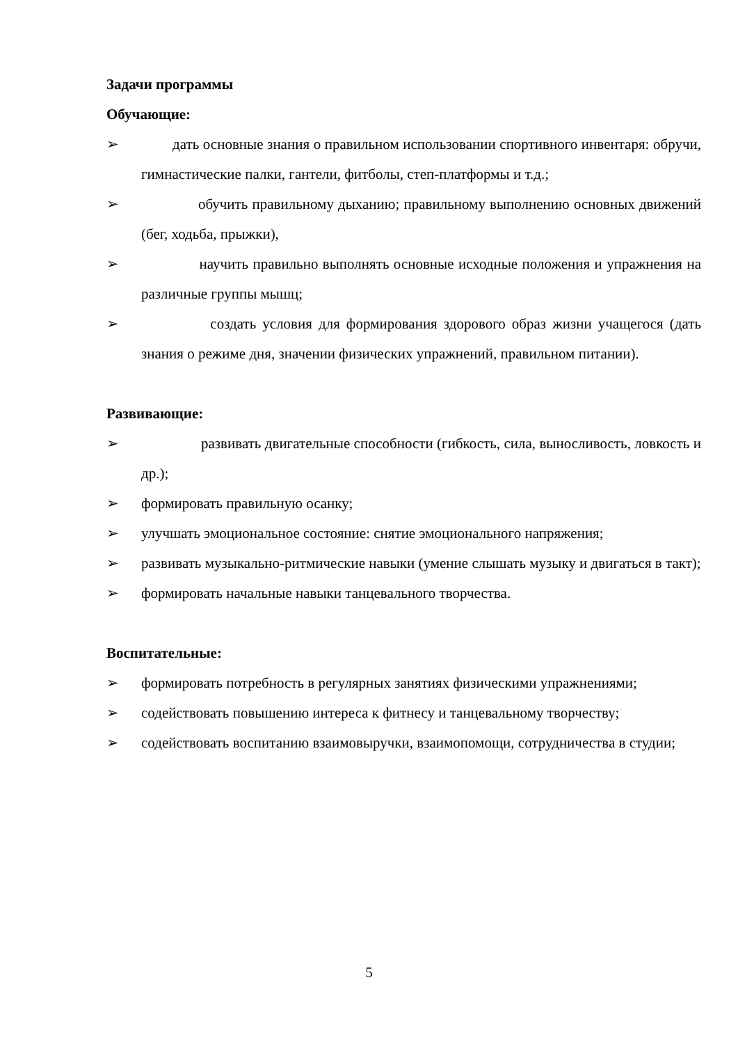Задачи программы
Обучающие:
➢ дать основные знания о правильном использовании спортивного инвентаря: обручи, гимнастические палки, гантели, фитболы, степ-платформы и т.д.;
➢ обучить правильному дыханию; правильному выполнению основных движений (бег, ходьба, прыжки),
➢ научить правильно выполнять основные исходные положения и упражнения на различные группы мышц;
➢ создать условия для формирования здорового образ жизни учащегося (дать знания о режиме дня, значении физических упражнений, правильном питании).
Развивающие:
➢ развивать двигательные способности (гибкость, сила, выносливость, ловкость и др.);
➢ формировать правильную осанку;
➢ улучшать эмоциональное состояние: снятие эмоционального напряжения;
➢ развивать музыкально-ритмические навыки (умение слышать музыку и двигаться в такт);
➢ формировать начальные навыки танцевального творчества.
Воспитательные:
➢ формировать потребность в регулярных занятиях физическими упражнениями;
➢ содействовать повышению интереса к фитнесу и танцевальному творчеству;
➢ содействовать воспитанию взаимовыручки, взаимопомощи, сотрудничества в студии;
5